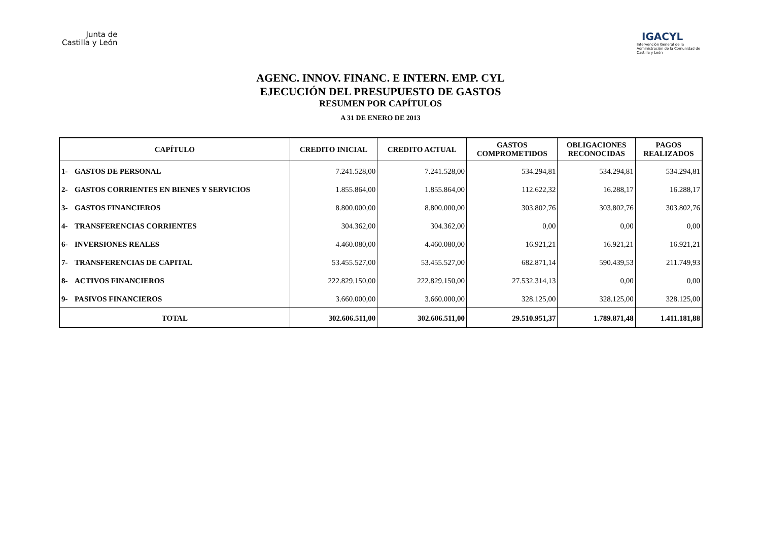Junta de
Castilla y León
IGACYL
Intervención General de la Administración de la Comunidad de Castilla y León
AGENC. INNOV. FINANC. E INTERN. EMP. CYL
EJECUCIÓN DEL PRESUPUESTO DE GASTOS
RESUMEN POR CAPÍTULOS
A 31 DE ENERO DE 2013
| CAPÍTULO | | CREDITO INICIAL | CREDITO ACTUAL | GASTOS COMPROMETIDOS | OBLIGACIONES RECONOCIDAS | PAGOS REALIZADOS |
| --- | --- | --- | --- | --- | --- | --- |
| 1- | GASTOS DE PERSONAL | 7.241.528,00 | 7.241.528,00 | 534.294,81 | 534.294,81 | 534.294,81 |
| 2- | GASTOS CORRIENTES EN BIENES Y SERVICIOS | 1.855.864,00 | 1.855.864,00 | 112.622,32 | 16.288,17 | 16.288,17 |
| 3- | GASTOS FINANCIEROS | 8.800.000,00 | 8.800.000,00 | 303.802,76 | 303.802,76 | 303.802,76 |
| 4- | TRANSFERENCIAS CORRIENTES | 304.362,00 | 304.362,00 | 0,00 | 0,00 | 0,00 |
| 6- | INVERSIONES REALES | 4.460.080,00 | 4.460.080,00 | 16.921,21 | 16.921,21 | 16.921,21 |
| 7- | TRANSFERENCIAS DE CAPITAL | 53.455.527,00 | 53.455.527,00 | 682.871,14 | 590.439,53 | 211.749,93 |
| 8- | ACTIVOS FINANCIEROS | 222.829.150,00 | 222.829.150,00 | 27.532.314,13 | 0,00 | 0,00 |
| 9- | PASIVOS FINANCIEROS | 3.660.000,00 | 3.660.000,00 | 328.125,00 | 328.125,00 | 328.125,00 |
| TOTAL | | 302.606.511,00 | 302.606.511,00 | 29.510.951,37 | 1.789.871,48 | 1.411.181,88 |